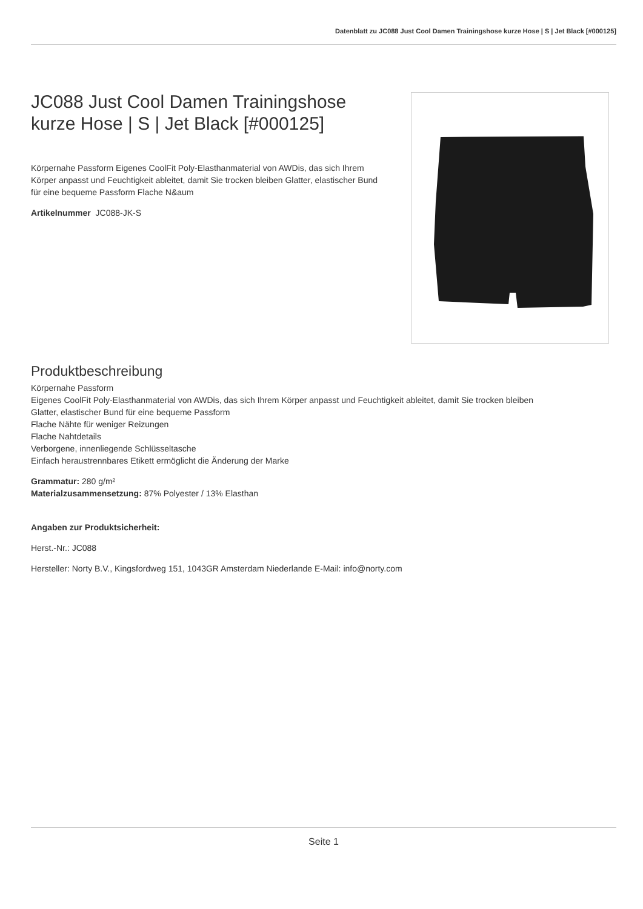Datenblatt zu JC088 Just Cool Damen Trainingshose kurze Hose | S | Jet Black [#000125]
JC088 Just Cool Damen Trainingshose kurze Hose | S | Jet Black [#000125]
Körpernahe Passform Eigenes CoolFit Poly-Elasthanmaterial von AWDis, das sich Ihrem Körper anpasst und Feuchtigkeit ableitet, damit Sie trocken bleiben Glatter, elastischer Bund für eine bequeme Passform Flache N&aum
Artikelnummer JC088-JK-S
Produktbeschreibung
Körpernahe Passform
Eigenes CoolFit Poly-Elasthanmaterial von AWDis, das sich Ihrem Körper anpasst und Feuchtigkeit ableitet, damit Sie trocken bleiben
Glatter, elastischer Bund für eine bequeme Passform
Flache Nähte für weniger Reizungen
Flache Nahtdetails
Verborgene, innenliegende Schlüsseltasche
Einfach heraustrennbares Etikett ermöglicht die Änderung der Marke
Grammatur: 280 g/m²
Materialzusammensetzung: 87% Polyester / 13% Elasthan
Angaben zur Produktsicherheit:
Herst.-Nr.: JC088
Hersteller: Norty B.V., Kingsfordweg 151, 1043GR Amsterdam Niederlande E-Mail: info@norty.com
Seite 1